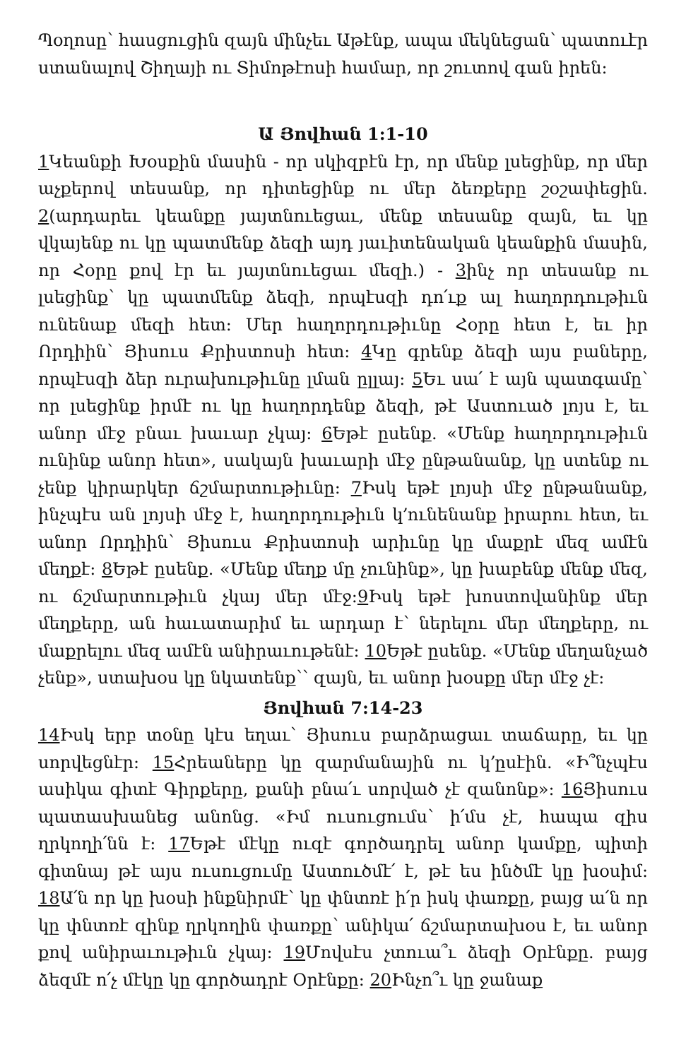Պօղոսը՝ հասցուցին զայն մինչեւ Աթէնք, ապա մեկնեցան՝ պատուէր ստանալով Շիղայի ու Տիմոթէոսի համար, որ շուտով գան իրեն:
Ա Յովհան 1:1-10
1 Կեանքի Խօսքին մասին - որ սկիզբէն էր, որ մենք լսեցինք, որ մեր աչքերով տեսանք, որ դիտեցինք ու մեր ձեռքերը շօշափեցին. 2(արդարեւ կեանքը յայտնուեցաւ, մենք տեսանք զայն, եւ կը վկայենք ու կը պատմենք ձեզի այդ յաւիտենական կեանքին մասին, որ Հօրը քով էր եւ յայտնուեցաւ մեզի.) - 3ինչ որ տեսանք ու լսեցինք՝ կը պատմենք ձեզի, որպէսզի դո՛ւք ալ հաղորդութիւն ունենաք մեզի հետ: Մեր հաղորդութիւնը Հօրը հետ է, եւ իր Որդիին՝ Յիսուս Քրիստոսի հետ: 4 Կը գրենք ձեզի այս բաները, որպէսզի ձեր ուրախութիւնը լման ըլլայ: 5 Եւ սա՛ է այն պատգամը՝ որ լսեցինք իրմէ ու կը հաղորդենք ձեզի, թէ Աստուած լոյս է, եւ անոր մէջ բնաւ խաւար չկայ: 6 Եթէ ըսենք. «Մենք հաղորդութիւն ունինք անոր հետ», սակայն խաւարի մէջ ընթանանք, կը ստենք ու չենք կիրարկեր ճշմարտութիւնը: 7 Իսկ եթէ լոյսի մէջ ընթանանք, ինչպէս ան լոյսի մէջ է, հաղորդութիւն կ՚ունենանք իրարու հետ, եւ անոր Որդիին՝ Յիսուս Քրիստոսի արիւնը կը մաքրէ մեզ ամէն մեղքէ: 8 Եթէ ըսենք. «Մենք մեղք մը չունինք», կը խաբենք մենք մեզ, ու ճշմարտութիւն չկայ մեր մէջ:9 Իսկ եթէ խոստովանինք մեր մեղքերը, ան հաւատարիմ եւ արդար է՝ ներելու մեր մեղքերը, ու մաքրելու մեզ ամէն անիրաւութենէ: 10 Եթէ ըսենք. «Մենք մեղանչած չենք», ստախօս կը նկատենք՝՝ զայն, եւ անոր խօսքը մեր մէջ չէ:
Յովհան 7:14-23
14 Իսկ երբ տօնը կէս եղաւ՝ Յիսուս բարձրացաւ տաճարը, եւ կը սորվեցնէր: 15 Հրեաները կը զարմանային ու կ՚ըսէին. «Ի՞նչպէս ասիկա գիտէ Գիրքերը, քանի բնա՛ւ սորված չէ զանոնք»: 16 Յիսուս պատասխանեց անոնց. «Իմ ուսուցումս՝ ի՛մս չէ, հապա զիս ղրկողի՛նն է: 17 Եթէ մէկը ուզէ գործադրել անոր կամքը, պիտի գիտնայ թէ այս ուսուցումը Աստուծմէ՛ է, թէ ես ինծմէ կը խօսիմ: 18 Ա՛ն որ կը խօսի ինքնիրմէ՝ կը փնտռէ ի՛ր իսկ փառքը, բայց ա՛ն որ կը փնտռէ զինք ղրկողին փառքը՝ անիկա՛ ճշմարտախօս է, եւ անոր քով անիրաւութիւն չկայ: 19 Մովսէս չտուա՞ւ ձեզի Օրէնքը. բայց ձեզմէ ո՛չ մէկը կը գործադրէ Օրէնքը: 20 Ինչո՞ւ կը ջանաք